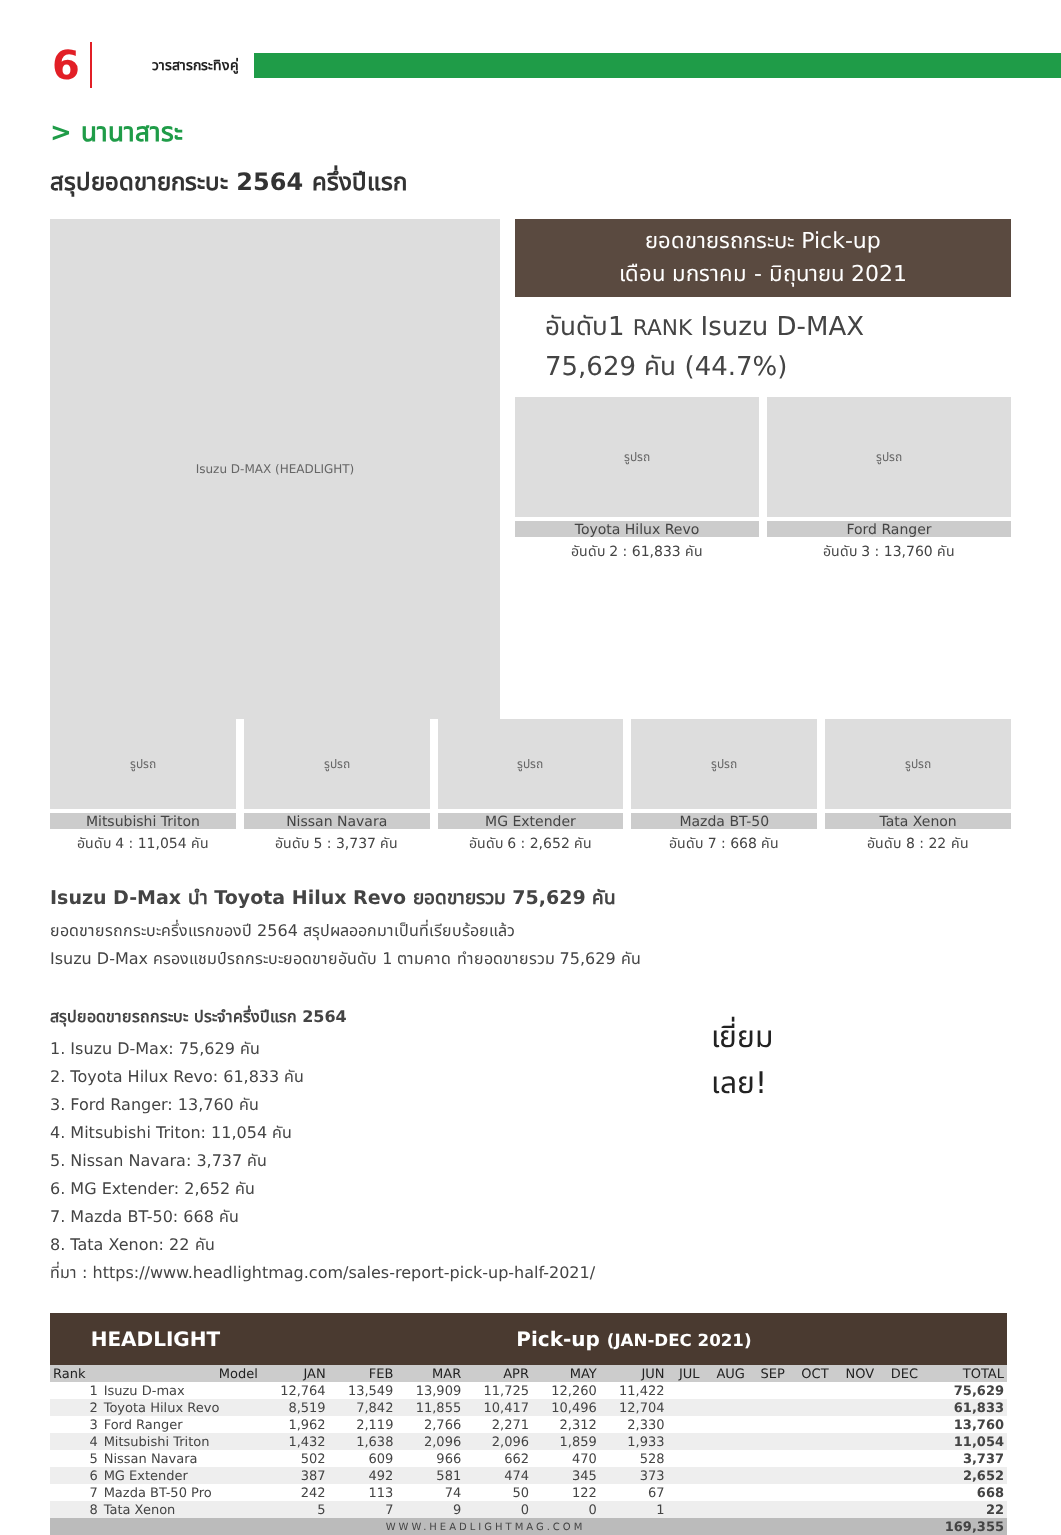6 วารสารกระทิงคู่
> นานาสาระ
สรุปยอดขายกระบะ 2564 ครึ่งปีแรก
Isuzu D-MAX (HEADLIGHT)
ยอดขายรถกระบะ Pick-up
เดือน มกราคม - มิถุนายน 2021
อันดับ1 RANK Isuzu D-MAX
75,629 คัน (44.7%)
รูปรถ
Toyota Hilux Revo
อันดับ 2 : 61,833 คัน
รูปรถ
Ford Ranger
อันดับ 3 : 13,760 คัน
รูปรถ
Mitsubishi Triton
อันดับ 4 : 11,054 คัน
รูปรถ
Nissan Navara
อันดับ 5 : 3,737 คัน
รูปรถ
MG Extender
อันดับ 6 : 2,652 คัน
รูปรถ
Mazda BT-50
อันดับ 7 : 668 คัน
รูปรถ
Tata Xenon
อันดับ 8 : 22 คัน
Isuzu D-Max นำ Toyota Hilux Revo ยอดขายรวม 75,629 คัน
ยอดขายรถกระบะครึ่งแรกของปี 2564 สรุปผลออกมาเป็นที่เรียบร้อยแล้ว
Isuzu D-Max ครองแชมป์รถกระบะยอดขายอันดับ 1 ตามคาด ทำยอดขายรวม 75,629 คัน
สรุปยอดขายรถกระบะ ประจำครึ่งปีแรก 2564
1. Isuzu D-Max: 75,629 คัน
2. Toyota Hilux Revo: 61,833 คัน
3. Ford Ranger: 13,760 คัน
4. Mitsubishi Triton: 11,054 คัน
5. Nissan Navara: 3,737 คัน
6. MG Extender: 2,652 คัน
7. Mazda BT-50: 668 คัน
8. Tata Xenon: 22 คัน
ที่มา : https://www.headlightmag.com/sales-report-pick-up-half-2021/
เยี่ยม
เลย!
| HEADLIGHT | | Pick-up (JAN-DEC 2021) | | | | | | | | | | | | |
| --- | --- | --- | --- | --- | --- | --- | --- | --- | --- | --- | --- | --- | --- | --- |
| Rank | Model | JAN | FEB | MAR | APR | MAY | JUN | JUL | AUG | SEP | OCT | NOV | DEC | TOTAL |
| 1 | Isuzu D-max | 12,764 | 13,549 | 13,909 | 11,725 | 12,260 | 11,422 | | | | | | | 75,629 |
| 2 | Toyota Hilux Revo | 8,519 | 7,842 | 11,855 | 10,417 | 10,496 | 12,704 | | | | | | | 61,833 |
| 3 | Ford Ranger | 1,962 | 2,119 | 2,766 | 2,271 | 2,312 | 2,330 | | | | | | | 13,760 |
| 4 | Mitsubishi Triton | 1,432 | 1,638 | 2,096 | 2,096 | 1,859 | 1,933 | | | | | | | 11,054 |
| 5 | Nissan Navara | 502 | 609 | 966 | 662 | 470 | 528 | | | | | | | 3,737 |
| 6 | MG Extender | 387 | 492 | 581 | 474 | 345 | 373 | | | | | | | 2,652 |
| 7 | Mazda BT-50 Pro | 242 | 113 | 74 | 50 | 122 | 67 | | | | | | | 668 |
| 8 | Tata Xenon | 5 | 7 | 9 | 0 | 0 | 1 | | | | | | | 22 |
| WWW.HEADLIGHTMAG.COM | | | | | | | | | | | | | | 169,355 |